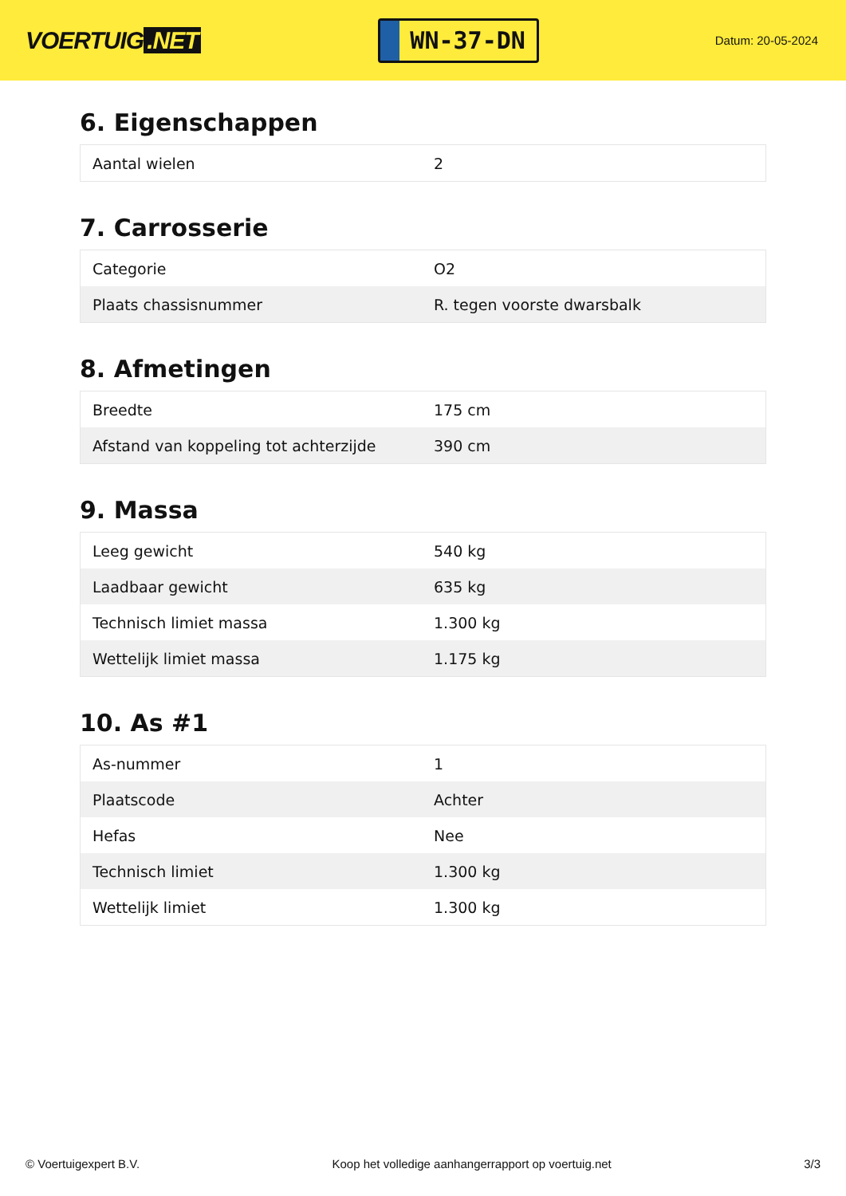VOERTUIG.NET
WN-37-DN
Datum: 20-05-2024
6. Eigenschappen
| Aantal wielen | 2 |
7. Carrosserie
| Categorie | O2 |
| Plaats chassisnummer | R. tegen voorste dwarsbalk |
8. Afmetingen
| Breedte | 175 cm |
| Afstand van koppeling tot achterzijde | 390 cm |
9. Massa
| Leeg gewicht | 540 kg |
| Laadbaar gewicht | 635 kg |
| Technisch limiet massa | 1.300 kg |
| Wettelijk limiet massa | 1.175 kg |
10. As #1
| As-nummer | 1 |
| Plaatscode | Achter |
| Hefas | Nee |
| Technisch limiet | 1.300 kg |
| Wettelijk limiet | 1.300 kg |
© Voertuigexpert B.V. Koop het volledige aanhangerrapport op voertuig.net 3/3